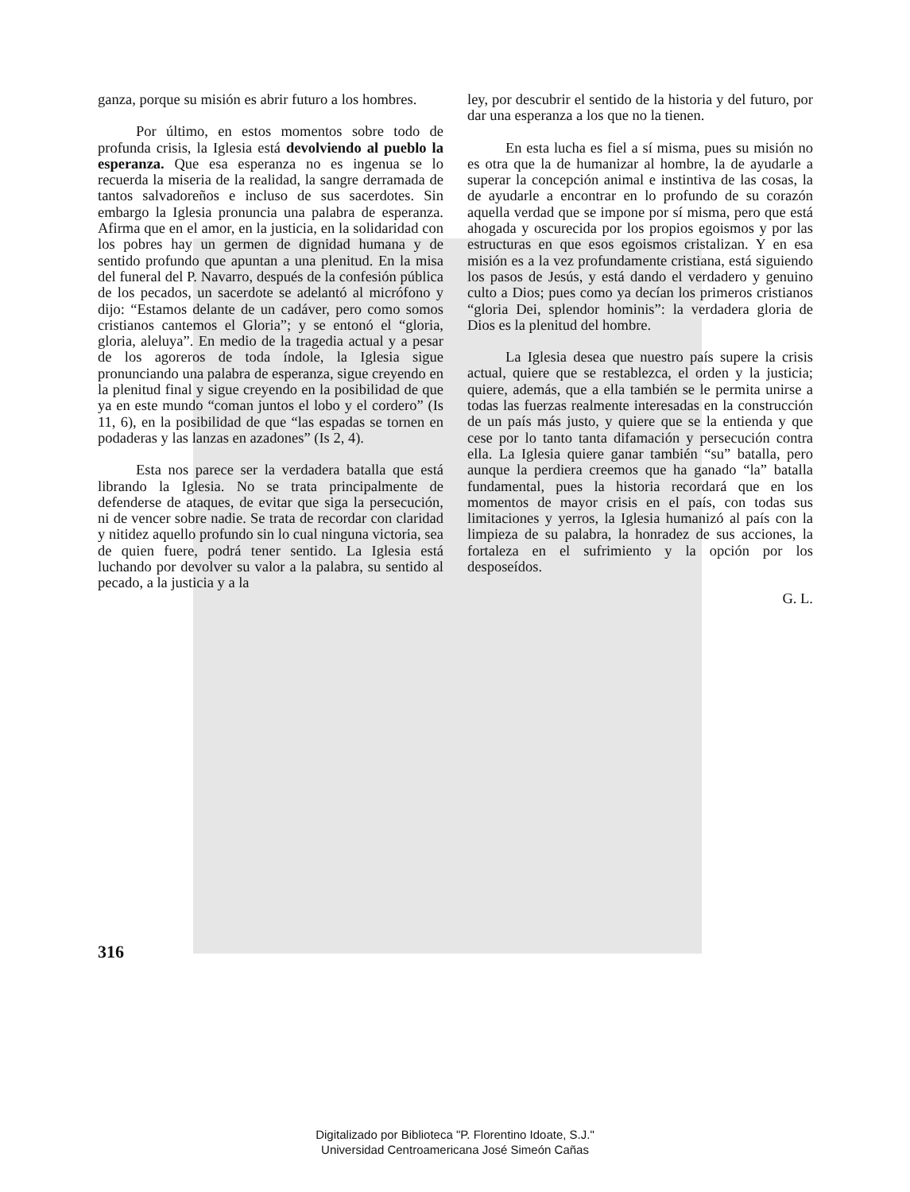ganza, porque su misión es abrir futuro a los hombres.
Por último, en estos momentos sobre todo de profunda crisis, la Iglesia está devolviendo al pueblo la esperanza. Que esa esperanza no es ingenua se lo recuerda la miseria de la realidad, la sangre derramada de tantos salvadoreños e incluso de sus sacerdotes. Sin embargo la Iglesia pronuncia una palabra de esperanza. Afirma que en el amor, en la justicia, en la solidaridad con los pobres hay un germen de dignidad humana y de sentido profundo que apuntan a una plenitud. En la misa del funeral del P. Navarro, después de la confesión pública de los pecados, un sacerdote se adelantó al micrófono y dijo: “Estamos delante de un cadáver, pero como somos cristianos cantemos el Gloria”; y se entonó el “gloria, gloria, aleluya”. En medio de la tragedia actual y a pesar de los agoreros de toda índole, la Iglesia sigue pronunciando una palabra de esperanza, sigue creyendo en la plenitud final y sigue creyendo en la posibilidad de que ya en este mundo “coman juntos el lobo y el cordero” (Is 11, 6), en la posibilidad de que “las espadas se tornen en podaderas y las lanzas en azadones” (Is 2, 4).
Esta nos parece ser la verdadera batalla que está librando la Iglesia. No se trata principalmente de defenderse de ataques, de evitar que siga la persecución, ni de vencer sobre nadie. Se trata de recordar con claridad y nitidez aquello profundo sin lo cual ninguna victoria, sea de quien fuere, podrá tener sentido. La Iglesia está luchando por devolver su valor a la palabra, su sentido al pecado, a la justicia y a la
ley, por descubrir el sentido de la historia y del futuro, por dar una esperanza a los que no la tienen.
En esta lucha es fiel a sí misma, pues su misión no es otra que la de humanizar al hombre, la de ayudarle a superar la concepción animal e instintiva de las cosas, la de ayudarle a encontrar en lo profundo de su corazón aquella verdad que se impone por sí misma, pero que está ahogada y oscurecida por los propios egoismos y por las estructuras en que esos egoismos cristalizan. Y en esa misión es a la vez profundamente cristiana, está siguiendo los pasos de Jesús, y está dando el verdadero y genuino culto a Dios; pues como ya decían los primeros cristianos “gloria Dei, splendor hominis”: la verdadera gloria de Dios es la plenitud del hombre.
La Iglesia desea que nuestro país supere la crisis actual, quiere que se restablezca, el orden y la justicia; quiere, además, que a ella también se le permita unirse a todas las fuerzas realmente interesadas en la construcción de un país más justo, y quiere que se la entienda y que cese por lo tanto tanta difamación y persecución contra ella. La Iglesia quiere ganar también “su” batalla, pero aunque la perdiera creemos que ha ganado “la” batalla fundamental, pues la historia recordará que en los momentos de mayor crisis en el país, con todas sus limitaciones y yerros, la Iglesia humanizó al país con la limpieza de su palabra, la honradez de sus acciones, la fortaleza en el sufrimiento y la opción por los desposeídos.
G. L.
316
Digitalizado por Biblioteca "P. Florentino Idoate, S.J."
Universidad Centroamericana José Simeón Cañas